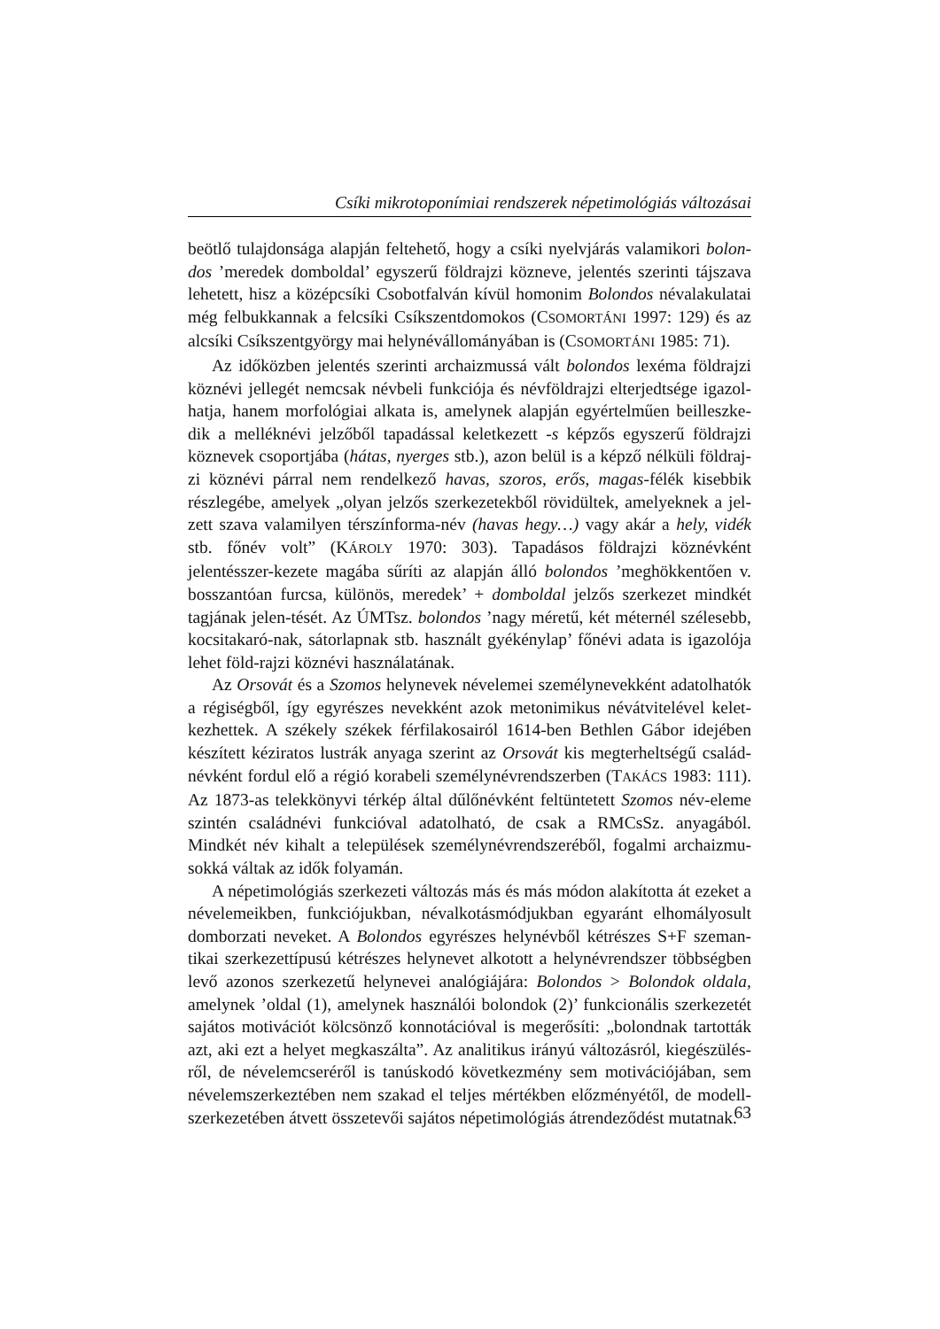Csíki mikrotoponímiai rendszerek népetimológiás változásai
beötlő tulajdonsága alapján feltehető, hogy a csíki nyelvjárás valamikori bolon-dos ’meredek domboldal’ egyszerű földrajzi közneve, jelentés szerinti tájszava lehetett, hisz a középcsíki Csobotfalván kívül homonim Bolondos névalakulatai még felbukkannak a felcsíki Csíkszentdomokos (CSOMORTÁNI 1997: 129) és az alcsíki Csíkszentgyörgy mai helynévállományában is (CSOMORTÁNI 1985: 71).
Az időközben jelentés szerinti archaizmussá vált bolondos lexéma földrajzi köznévi jellegét nemcsak névbeli funkciója és névföldrajzi elterjedtsége igazol-hatja, hanem morfológiai alkata is, amelynek alapján egyértelműen beilleszke-dik a melléknévi jelzőből tapadással keletkezett -s képzős egyszerű földrajzi köznevek csoportjába (hátas, nyerges stb.), azon belül is a képző nélküli földraj-zi köznévi párral nem rendelkező havas, szoros, erős, magas-félék kisebbik részlegébe, amelyek „olyan jelzős szerkezetekből rövidültek, amelyeknek a jel-zett szava valamilyen térszínforma-név (havas hegy…) vagy akár a hely, vidék stb. főnév volt” (KÁROLY 1970: 303). Tapadásos földrajzi köznévként jelentésszer-kezete magába sűríti az alapján álló bolondos ’meghökkentően v. bosszantóan furcsa, különös, meredek’ + domboldal jelzős szerkezet mindkét tagjának jelen-tését. Az ÚMTsz. bolondos ’nagy méretű, két méternél szélesebb, kocsitakaró-nak, sátorlapnak stb. használt gyékénylap’ főnévi adata is igazolója lehet föld-rajzi köznévi használatának.
Az Orsovát és a Szomos helynevek névelemei személynevekként adatolhatók a régiségből, így egyrészes nevekként azok metonimikus névátvitelével kelet-kezhettek. A székely székek férfilakosairól 1614-ben Bethlen Gábor idejében készített kéziratos lustrák anyaga szerint az Orsovát kis megterheltségű család-névként fordul elő a régió korabeli személynévrendszerben (TAKÁCS 1983: 111). Az 1873-as telekkönyvi térkép által dűlőnévként feltüntetett Szomos név-eleme szintén családnévi funkcióval adatolható, de csak a RMCsSz. anyagából. Mindkét név kihalt a települések személynévrendszeréből, fogalmi archaizmu-sokká váltak az idők folyamán.
A népetimológiás szerkezeti változás más és más módon alakította át ezeket a névelemeikben, funkciójukban, névalkotásmódjukban egyaránt elhomályosult domborzati neveket. A Bolondos egyrészes helynévből kétrészes S+F szeman-tikai szerkezettípusú kétrészes helynevet alkotott a helynévrendszer többségben levő azonos szerkezetű helynevei analógiájára: Bolondos > Bolondok oldala, amelynek ’oldal (1), amelynek használói bolondok (2)’ funkcionális szerkezetét sajátos motivációt kölcsönző konnotációval is megerősíti: „bolondnak tartották azt, aki ezt a helyet megkaszálta”. Az analitikus irányú változásról, kiegészülés-ről, de névelemcseréről is tanúskodó következmény sem motivációjában, sem névelemszerkeztében nem szakad el teljes mértékben előzményétől, de modell-szerkezetében átvett összetevői sajátos népetimológiás átrendeződést mutatnak.
63